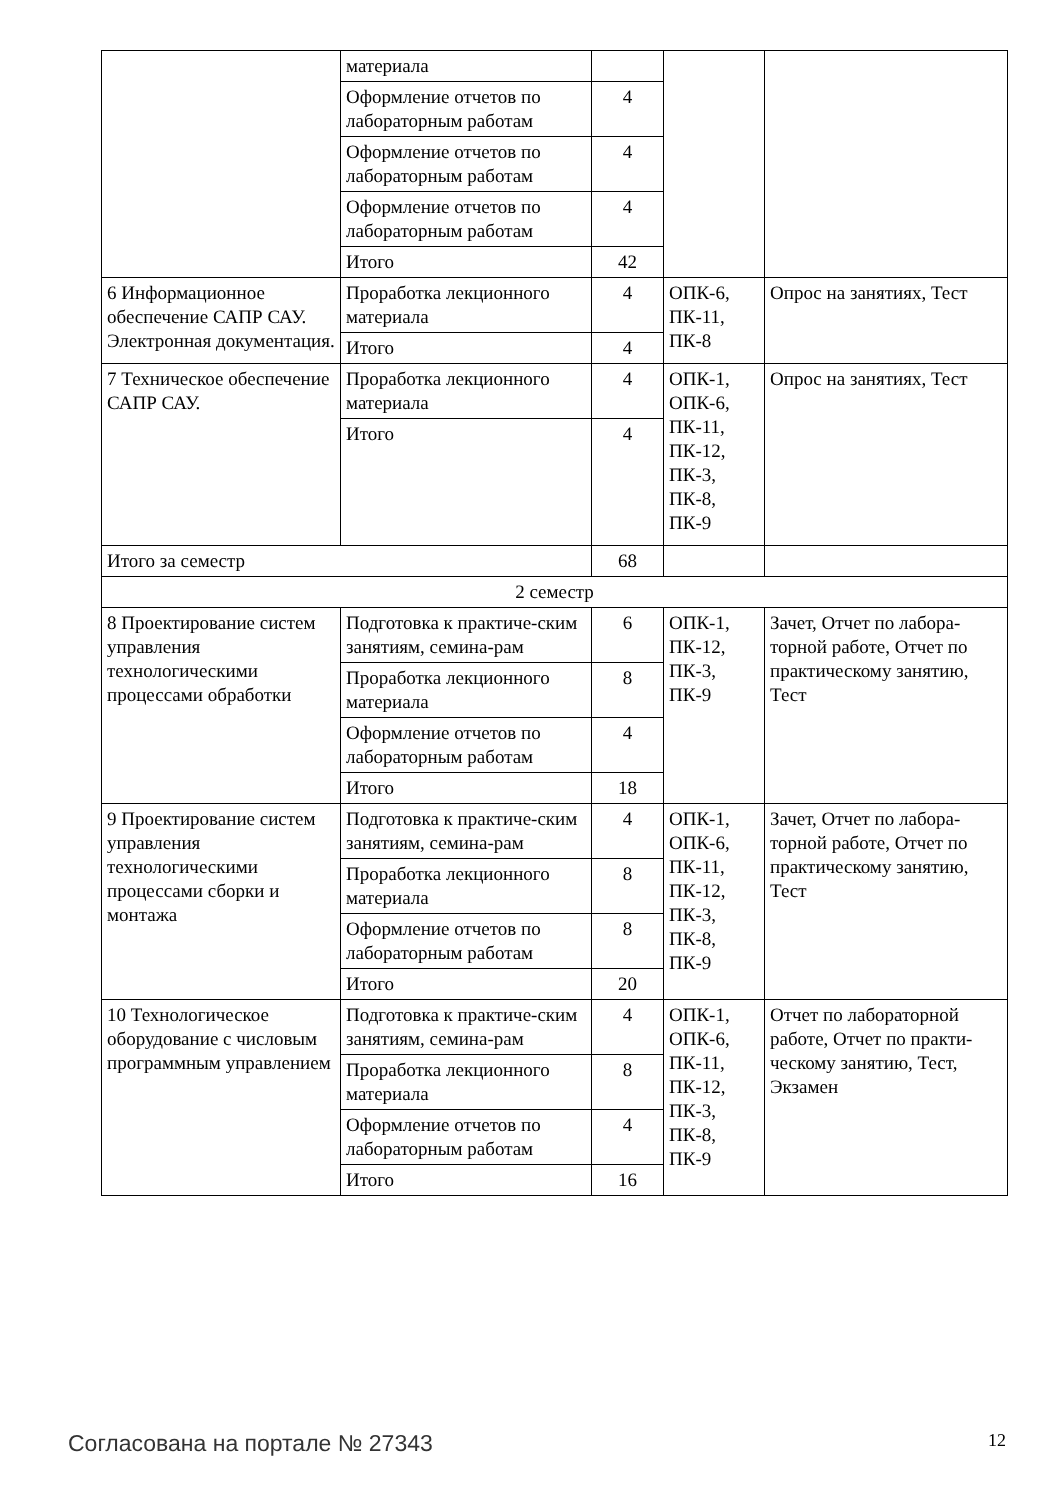| | материала | | | |
| | Оформление отчетов по лабораторным работам | 4 | | |
| | Оформление отчетов по лабораторным работам | 4 | | |
| | Оформление отчетов по лабораторным работам | 4 | | |
| | Итого | 42 | | |
| 6 Информационное обеспечение САПР САУ. Электронная документация. | Проработка лекционного материала | 4 | ОПК-6, ПК-11, ПК-8 | Опрос на занятиях, Тест |
| | Итого | 4 | | |
| 7 Техническое обеспечение САПР САУ. | Проработка лекционного материала | 4 | ОПК-1, ОПК-6, ПК-11, ПК-12, ПК-3, ПК-8, ПК-9 | Опрос на занятиях, Тест |
| | Итого | 4 | | |
| Итого за семестр | | 68 | | |
| 2 семестр | | | | |
| 8 Проектирование систем управления технологическими процессами обработки | Подготовка к практиче-ским занятиям, семина-рам | 6 | ОПК-1, ПК-12, ПК-3, ПК-9 | Зачет, Отчет по лабора-торной работе, Отчет по практическому занятию, Тест |
| | Проработка лекционного материала | 8 | | |
| | Оформление отчетов по лабораторным работам | 4 | | |
| | Итого | 18 | | |
| 9 Проектирование систем управления технологическими процессами сборки и монтажа | Подготовка к практиче-ским занятиям, семина-рам | 4 | ОПК-1, ОПК-6, ПК-11, ПК-12, ПК-3, ПК-8, ПК-9 | Зачет, Отчет по лабора-торной работе, Отчет по практическому занятию, Тест |
| | Проработка лекционного материала | 8 | | |
| | Оформление отчетов по лабораторным работам | 8 | | |
| | Итого | 20 | | |
| 10 Технологическое оборудование с числовым программным управлением | Подготовка к практиче-ским занятиям, семина-рам | 4 | ОПК-1, ОПК-6, ПК-11, ПК-12, ПК-3, ПК-8, ПК-9 | Отчет по лабораторной работе, Отчет по практи-ческому занятию, Тест, Экзамен |
| | Проработка лекционного материала | 8 | | |
| | Оформление отчетов по лабораторным работам | 4 | | |
| | Итого | 16 | | |
Согласована на портале № 27343 12